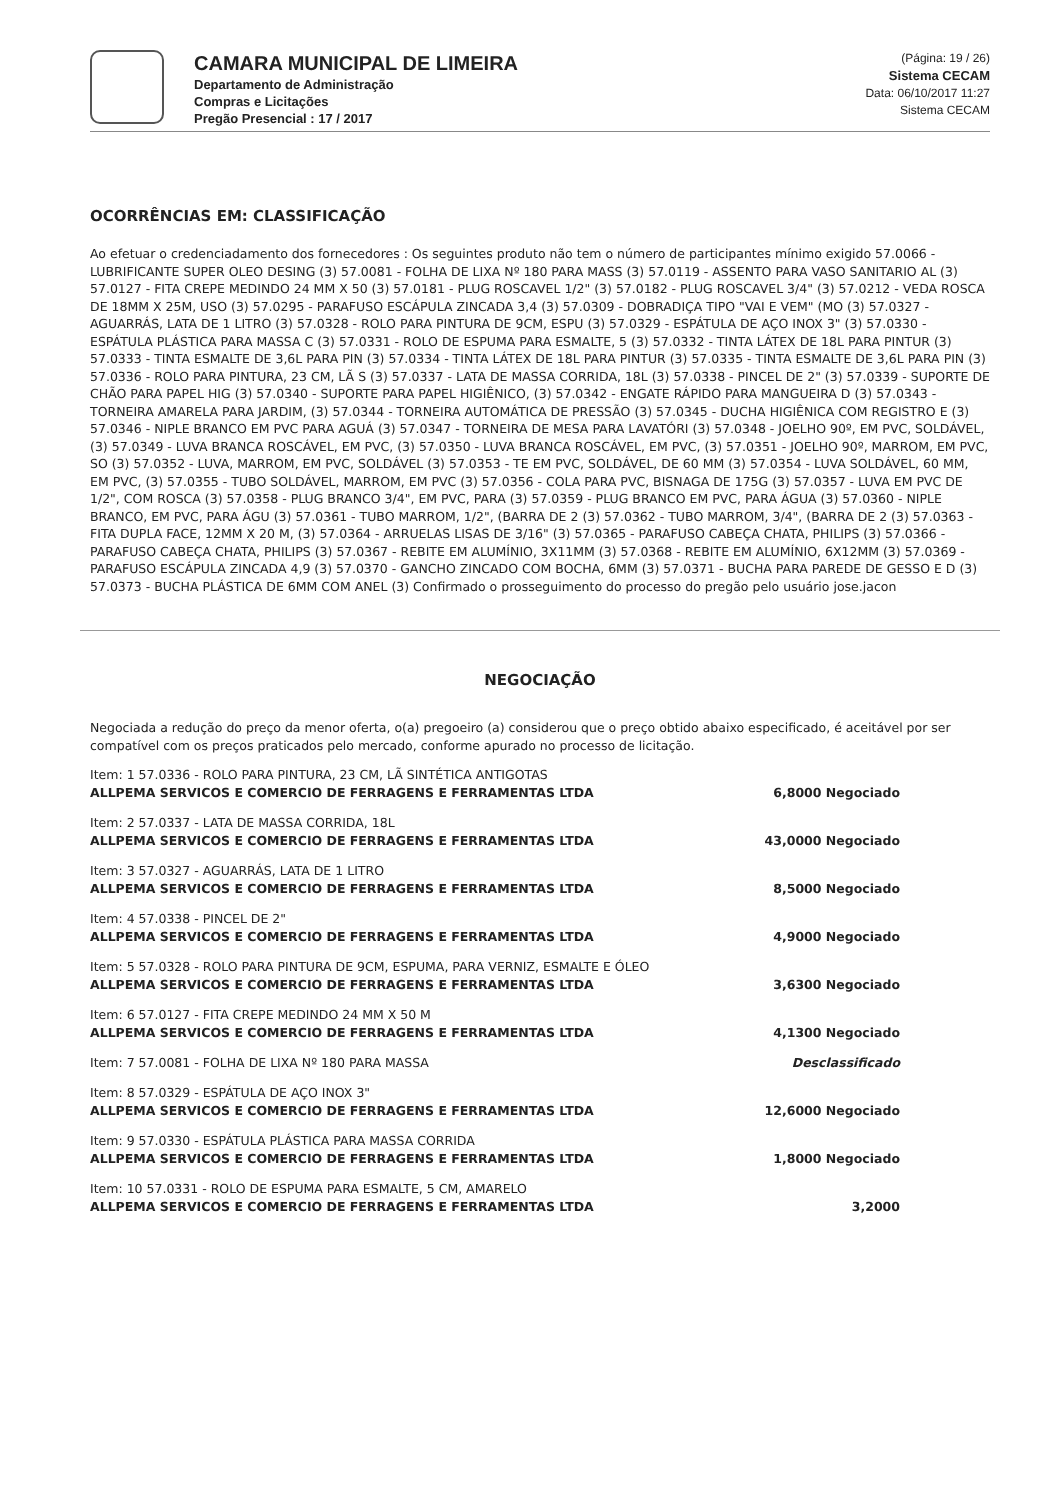CAMARA MUNICIPAL DE LIMEIRA
Departamento de Administração
Compras e Licitações
Pregão Presencial : 17 / 2017
(Página: 19 / 26)
Sistema CECAM
Data: 06/10/2017 11:27
Sistema CECAM
OCORRÊNCIAS EM: CLASSIFICAÇÃO
Ao efetuar o credenciadamento dos fornecedores : Os seguintes produto não tem o número de participantes mínimo exigido 57.0066 - LUBRIFICANTE SUPER OLEO DESING (3) 57.0081 - FOLHA DE LIXA Nº 180 PARA MASS (3) 57.0119 - ASSENTO PARA VASO SANITARIO AL (3) 57.0127 - FITA CREPE MEDINDO 24 MM X 50 (3) 57.0181 - PLUG ROSCAVEL 1/2" (3) 57.0182 - PLUG ROSCAVEL 3/4" (3) 57.0212 - VEDA ROSCA DE 18MM X 25M, USO (3) 57.0295 - PARAFUSO ESCÁPULA ZINCADA 3,4 (3) 57.0309 - DOBRADIÇA TIPO "VAI E VEM" (MO (3) 57.0327 - AGUARRÁS, LATA DE 1 LITRO (3) 57.0328 - ROLO PARA PINTURA DE 9CM, ESPU (3) 57.0329 - ESPÁTULA DE AÇO INOX 3" (3) 57.0330 - ESPÁTULA PLÁSTICA PARA MASSA C (3) 57.0331 - ROLO DE ESPUMA PARA ESMALTE, 5 (3) 57.0332 - TINTA LÁTEX DE 18L PARA PINTUR (3) 57.0333 - TINTA ESMALTE DE 3,6L PARA PIN (3) 57.0334 - TINTA LÁTEX DE 18L PARA PINTUR (3) 57.0335 - TINTA ESMALTE DE 3,6L PARA PIN (3) 57.0336 - ROLO PARA PINTURA, 23 CM, LÃ S (3) 57.0337 - LATA DE MASSA CORRIDA, 18L (3) 57.0338 - PINCEL DE 2" (3) 57.0339 - SUPORTE DE CHÃO PARA PAPEL HIG (3) 57.0340 - SUPORTE PARA PAPEL HIGIÊNICO, (3) 57.0342 - ENGATE RÁPIDO PARA MANGUEIRA D (3) 57.0343 - TORNEIRA AMARELA PARA JARDIM, (3) 57.0344 - TORNEIRA AUTOMÁTICA DE PRESSÃO (3) 57.0345 - DUCHA HIGIÊNICA COM REGISTRO E (3) 57.0346 - NIPLE BRANCO EM PVC PARA AGUÁ (3) 57.0347 - TORNEIRA DE MESA PARA LAVATÓRI (3) 57.0348 - JOELHO 90º, EM PVC, SOLDÁVEL, (3) 57.0349 - LUVA BRANCA ROSCÁVEL, EM PVC, (3) 57.0350 - LUVA BRANCA ROSCÁVEL, EM PVC, (3) 57.0351 - JOELHO 90º, MARROM, EM PVC, SO (3) 57.0352 - LUVA, MARROM, EM PVC, SOLDÁVEL (3) 57.0353 - TE EM PVC, SOLDÁVEL, DE 60 MM (3) 57.0354 - LUVA SOLDÁVEL, 60 MM, EM PVC, (3) 57.0355 - TUBO SOLDÁVEL, MARROM, EM PVC (3) 57.0356 - COLA PARA PVC, BISNAGA DE 175G (3) 57.0357 - LUVA EM PVC DE 1/2", COM ROSCA (3) 57.0358 - PLUG BRANCO 3/4", EM PVC, PARA (3) 57.0359 - PLUG BRANCO EM PVC, PARA ÁGUA (3) 57.0360 - NIPLE BRANCO, EM PVC, PARA ÁGU (3) 57.0361 - TUBO MARROM, 1/2", (BARRA DE 2 (3) 57.0362 - TUBO MARROM, 3/4", (BARRA DE 2 (3) 57.0363 - FITA DUPLA FACE, 12MM X 20 M, (3) 57.0364 - ARRUELAS LISAS DE 3/16" (3) 57.0365 - PARAFUSO CABEÇA CHATA, PHILIPS (3) 57.0366 - PARAFUSO CABEÇA CHATA, PHILIPS (3) 57.0367 - REBITE EM ALUMÍNIO, 3X11MM (3) 57.0368 - REBITE EM ALUMÍNIO, 6X12MM (3) 57.0369 - PARAFUSO ESCÁPULA ZINCADA 4,9 (3) 57.0370 - GANCHO ZINCADO COM BOCHA, 6MM (3) 57.0371 - BUCHA PARA PAREDE DE GESSO E D (3) 57.0373 - BUCHA PLÁSTICA DE 6MM COM ANEL (3) Confirmado o prosseguimento do processo do pregão pelo usuário jose.jacon
NEGOCIAÇÃO
Negociada a redução do preço da menor oferta, o(a) pregoeiro (a) considerou que o preço obtido abaixo especificado, é aceitável por ser compatível com os preços praticados pelo mercado, conforme apurado no processo de licitação.
| Item: 1 57.0336 - ROLO PARA PINTURA, 23 CM, LÃ SINTÉTICA ANTIGOTAS | |
| ALLPEMA SERVICOS E COMERCIO DE FERRAGENS E FERRAMENTAS LTDA | 6,8000 Negociado |
| Item: 2 57.0337 - LATA DE MASSA CORRIDA, 18L | |
| ALLPEMA SERVICOS E COMERCIO DE FERRAGENS E FERRAMENTAS LTDA | 43,0000 Negociado |
| Item: 3 57.0327 - AGUARRÁS, LATA DE 1 LITRO | |
| ALLPEMA SERVICOS E COMERCIO DE FERRAGENS E FERRAMENTAS LTDA | 8,5000 Negociado |
| Item: 4 57.0338 - PINCEL DE 2" | |
| ALLPEMA SERVICOS E COMERCIO DE FERRAGENS E FERRAMENTAS LTDA | 4,9000 Negociado |
| Item: 5 57.0328 - ROLO PARA PINTURA DE 9CM, ESPUMA, PARA VERNIZ, ESMALTE E ÓLEO | |
| ALLPEMA SERVICOS E COMERCIO DE FERRAGENS E FERRAMENTAS LTDA | 3,6300 Negociado |
| Item: 6 57.0127 - FITA CREPE MEDINDO 24 MM X 50 M | |
| ALLPEMA SERVICOS E COMERCIO DE FERRAGENS E FERRAMENTAS LTDA | 4,1300 Negociado |
| Item: 7 57.0081 - FOLHA DE LIXA Nº 180 PARA MASSA | Desclassificado |
| Item: 8 57.0329 - ESPÁTULA DE AÇO INOX 3" | |
| ALLPEMA SERVICOS E COMERCIO DE FERRAGENS E FERRAMENTAS LTDA | 12,6000 Negociado |
| Item: 9 57.0330 - ESPÁTULA PLÁSTICA PARA MASSA CORRIDA | |
| ALLPEMA SERVICOS E COMERCIO DE FERRAGENS E FERRAMENTAS LTDA | 1,8000 Negociado |
| Item: 10 57.0331 - ROLO DE ESPUMA PARA ESMALTE, 5 CM, AMARELO | |
| ALLPEMA SERVICOS E COMERCIO DE FERRAGENS E FERRAMENTAS LTDA | 3,2000 |